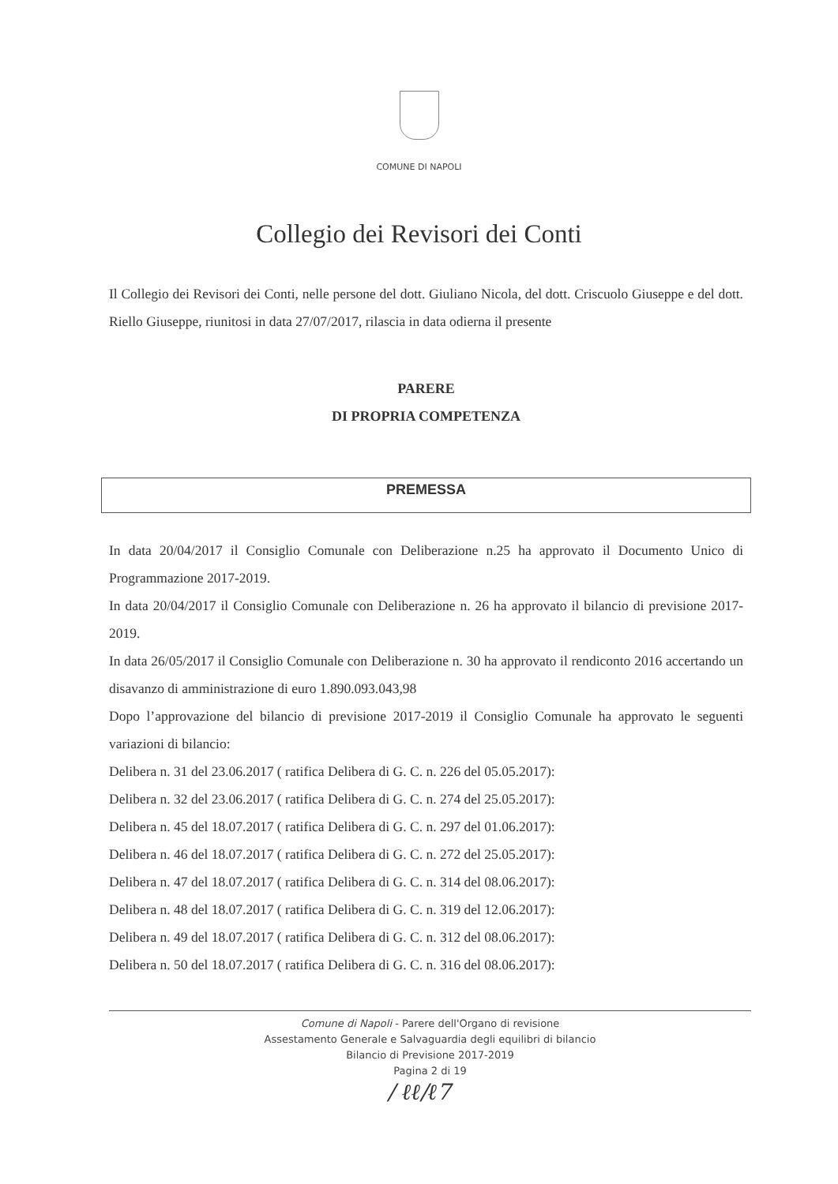COMUNE DI NAPOLI
Collegio dei Revisori dei Conti
Il Collegio dei Revisori dei Conti, nelle persone del dott. Giuliano Nicola, del dott. Criscuolo Giuseppe e del dott. Riello Giuseppe, riunitosi in data 27/07/2017, rilascia in data odierna il presente
PARERE
DI PROPRIA COMPETENZA
PREMESSA
In data 20/04/2017 il Consiglio Comunale con Deliberazione n.25 ha approvato il Documento Unico di Programmazione 2017-2019.
In data 20/04/2017 il Consiglio Comunale con Deliberazione n. 26 ha approvato il bilancio di previsione 2017-2019.
In data 26/05/2017 il Consiglio Comunale con Deliberazione n. 30 ha approvato il rendiconto 2016 accertando un disavanzo di amministrazione di euro 1.890.093.043,98
Dopo l’approvazione del bilancio di previsione 2017-2019 il Consiglio Comunale ha approvato le seguenti variazioni di bilancio:
Delibera n. 31 del 23.06.2017 ( ratifica Delibera di G. C. n. 226 del 05.05.2017):
Delibera n. 32 del 23.06.2017 ( ratifica Delibera di G. C. n. 274 del 25.05.2017):
Delibera n. 45 del 18.07.2017 ( ratifica Delibera di G. C. n. 297 del 01.06.2017):
Delibera n. 46 del 18.07.2017 ( ratifica Delibera di G. C. n. 272 del 25.05.2017):
Delibera n. 47 del 18.07.2017 ( ratifica Delibera di G. C. n. 314 del 08.06.2017):
Delibera n. 48 del 18.07.2017 ( ratifica Delibera di G. C. n. 319 del 12.06.2017):
Delibera n. 49 del 18.07.2017 ( ratifica Delibera di G. C. n. 312 del 08.06.2017):
Delibera n. 50 del 18.07.2017 ( ratifica Delibera di G. C. n. 316 del 08.06.2017):
Comune di Napoli - Parere dell'Organo di revisione
Assestamento Generale e Salvaguardia degli equilibri di bilancio
Bilancio di Previsione 2017-2019
Pagina 2 di 19
/ ℓℓ/ℓ7